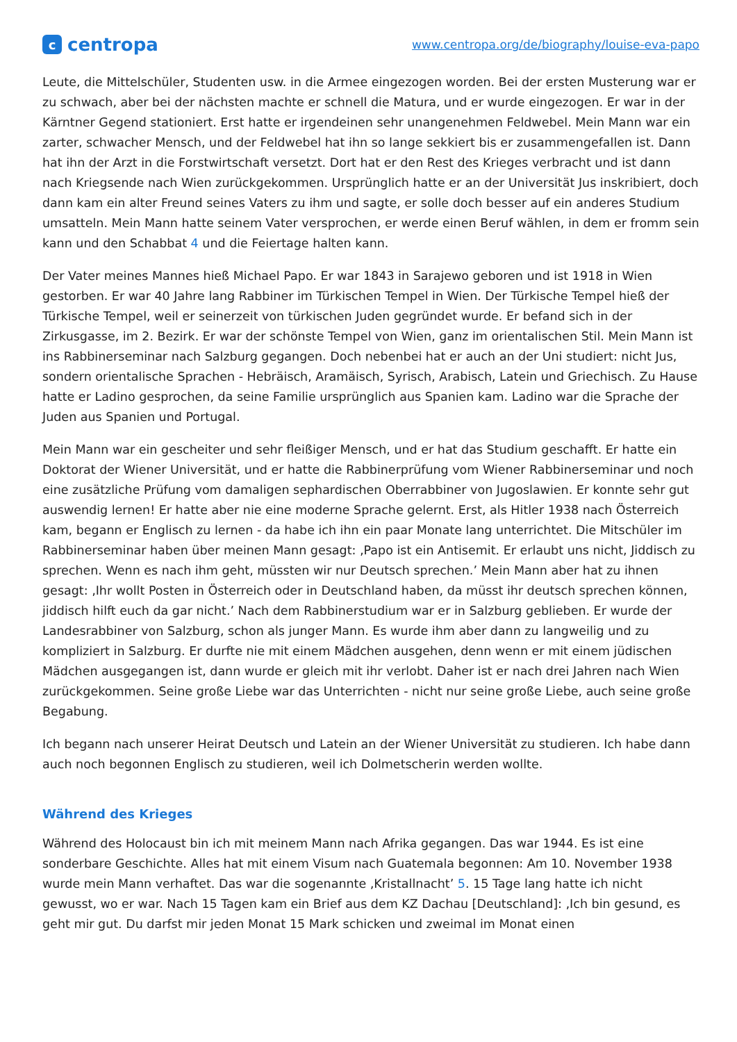ccentropa
www.centropa.org/de/biography/louise-eva-papo
Leute, die Mittelschüler, Studenten usw. in die Armee eingezogen worden. Bei der ersten Musterung war er zu schwach, aber bei der nächsten machte er schnell die Matura, und er wurde eingezogen. Er war in der Kärntner Gegend stationiert. Erst hatte er irgendeinen sehr unangenehmen Feldwebel. Mein Mann war ein zarter, schwacher Mensch, und der Feldwebel hat ihn so lange sekkiert bis er zusammengefallen ist. Dann hat ihn der Arzt in die Forstwirtschaft versetzt. Dort hat er den Rest des Krieges verbracht und ist dann nach Kriegsende nach Wien zurückgekommen. Ursprünglich hatte er an der Universität Jus inskribiert, doch dann kam ein alter Freund seines Vaters zu ihm und sagte, er solle doch besser auf ein anderes Studium umsatteln. Mein Mann hatte seinem Vater versprochen, er werde einen Beruf wählen, in dem er fromm sein kann und den Schabbat 4 und die Feiertage halten kann.
Der Vater meines Mannes hieß Michael Papo. Er war 1843 in Sarajewo geboren und ist 1918 in Wien gestorben. Er war 40 Jahre lang Rabbiner im Türkischen Tempel in Wien. Der Türkische Tempel hieß der Türkische Tempel, weil er seinerzeit von türkischen Juden gegründet wurde. Er befand sich in der Zirkusgasse, im 2. Bezirk. Er war der schönste Tempel von Wien, ganz im orientalischen Stil. Mein Mann ist ins Rabbinerseminar nach Salzburg gegangen. Doch nebenbei hat er auch an der Uni studiert: nicht Jus, sondern orientalische Sprachen - Hebräisch, Aramäisch, Syrisch, Arabisch, Latein und Griechisch. Zu Hause hatte er Ladino gesprochen, da seine Familie ursprünglich aus Spanien kam. Ladino war die Sprache der Juden aus Spanien und Portugal.
Mein Mann war ein gescheiter und sehr fleißiger Mensch, und er hat das Studium geschafft. Er hatte ein Doktorat der Wiener Universität, und er hatte die Rabbinerprüfung vom Wiener Rabbinerseminar und noch eine zusätzliche Prüfung vom damaligen sephardischen Oberrabbiner von Jugoslawien. Er konnte sehr gut auswendig lernen! Er hatte aber nie eine moderne Sprache gelernt. Erst, als Hitler 1938 nach Österreich kam, begann er Englisch zu lernen - da habe ich ihn ein paar Monate lang unterrichtet. Die Mitschüler im Rabbinerseminar haben über meinen Mann gesagt: ‚Papo ist ein Antisemit. Er erlaubt uns nicht, Jiddisch zu sprechen. Wenn es nach ihm geht, müssten wir nur Deutsch sprechen.’ Mein Mann aber hat zu ihnen gesagt: ‚Ihr wollt Posten in Österreich oder in Deutschland haben, da müsst ihr deutsch sprechen können, jiddisch hilft euch da gar nicht.’ Nach dem Rabbinerstudium war er in Salzburg geblieben. Er wurde der Landesrabbiner von Salzburg, schon als junger Mann. Es wurde ihm aber dann zu langweilig und zu kompliziert in Salzburg. Er durfte nie mit einem Mädchen ausgehen, denn wenn er mit einem jüdischen Mädchen ausgegangen ist, dann wurde er gleich mit ihr verlobt. Daher ist er nach drei Jahren nach Wien zurückgekommen. Seine große Liebe war das Unterrichten - nicht nur seine große Liebe, auch seine große Begabung.
Ich begann nach unserer Heirat Deutsch und Latein an der Wiener Universität zu studieren. Ich habe dann auch noch begonnen Englisch zu studieren, weil ich Dolmetscherin werden wollte.
Während des Krieges
Während des Holocaust bin ich mit meinem Mann nach Afrika gegangen. Das war 1944. Es ist eine sonderbare Geschichte. Alles hat mit einem Visum nach Guatemala begonnen: Am 10. November 1938 wurde mein Mann verhaftet. Das war die sogenannte ‚Kristallnacht’ 5. 15 Tage lang hatte ich nicht gewusst, wo er war. Nach 15 Tagen kam ein Brief aus dem KZ Dachau [Deutschland]: ‚Ich bin gesund, es geht mir gut. Du darfst mir jeden Monat 15 Mark schicken und zweimal im Monat einen